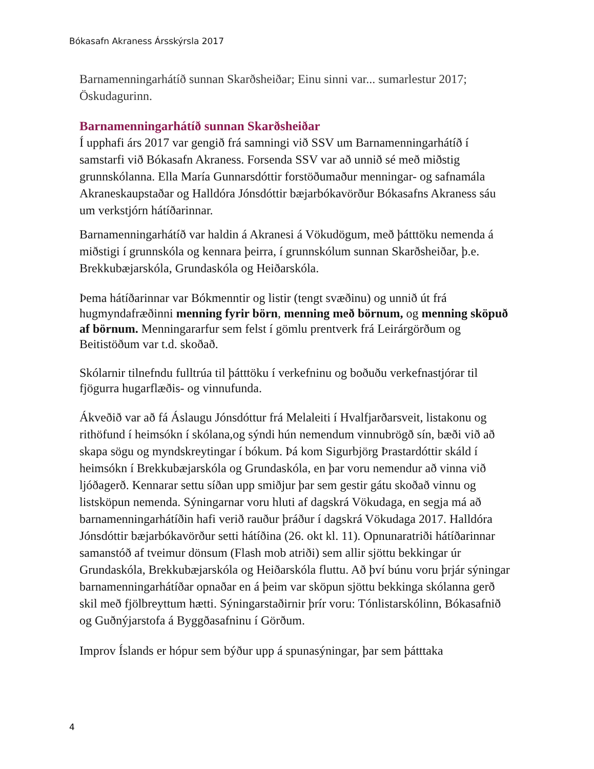Bókasafn Akraness Ársskýrsla 2017
Barnamenningarhátíð sunnan Skarðsheiðar; Einu sinni var... sumarlestur 2017; Öskudagurinn.
Barnamenningarhátíð sunnan Skarðsheiðar
Í upphafi árs 2017 var gengið frá samningi við SSV um Barnamenningarhátíð í samstarfi við Bókasafn Akraness. Forsenda SSV var að unnið sé með miðstig grunnskólanna. Ella María Gunnarsdóttir forstöðumaður menningar- og safnamála Akraneskaupstaðar og Halldóra Jónsdóttir bæjarbókavörður Bókasafns Akraness sáu um verkstjórn hátíðarinnar.
Barnamenningarhátíð var haldin á Akranesi á Vökudögum, með þátttöku nemenda á miðstigi í grunnskóla og kennara þeirra, í grunnskólum sunnan Skarðsheiðar, þ.e. Brekkubæjarskóla, Grundaskóla og Heiðarskóla.
Þema hátíðarinnar var Bókmenntir og listir (tengt svæðinu) og unnið út frá hugmyndafræðinni menning fyrir börn, menning með börnum, og menning sköpuð af börnum. Menningararfur sem felst í gömlu prentverk frá Leirárgörðum og Beitistöðum var t.d. skoðað.
Skólarnir tilnefndu fulltrúa til þátttöku í verkefninu og boðuðu verkefnastjórar til fjögurra hugarflæðis- og vinnufunda.
Ákveðið var að fá Áslaugu Jónsdóttur frá Melaleiti í Hvalfjarðarsveit, listakonu og rithöfund í heimsókn í skólana,og sýndi hún nemendum vinnubrögð sín, bæði við að skapa sögu og myndskreytingar í bókum. Þá kom Sigurbjörg Þrastardóttir skáld í heimsókn í Brekkubæjarskóla og Grundaskóla, en þar voru nemendur að vinna við ljóðagerð. Kennarar settu síðan upp smiðjur þar sem gestir gátu skoðað vinnu og listsköpun nemenda. Sýningarnar voru hluti af dagskrá Vökudaga, en segja má að barnamenningarhátíðin hafi verið rauður þráður í dagskrá Vökudaga 2017. Halldóra Jónsdóttir bæjarbókavörður setti hátíðina (26. okt kl. 11). Opnunaratriði hátíðarinnar samanstóð af tveimur dönsum (Flash mob atriði) sem allir sjöttu bekkingar úr Grundaskóla, Brekkubæjarskóla og Heiðarskóla fluttu. Að því búnu voru þrjár sýningar barnamenningarhátíðar opnaðar en á þeim var sköpun sjöttu bekkinga skólanna gerð skil með fjölbreyttum hætti. Sýningarstaðirnir þrír voru: Tónlistarskólinn, Bókasafnið og Guðnýjarstofa á Byggðasafninu í Görðum.
Improv Íslands er hópur sem býður upp á spunasýningar, þar sem þátttaka
4